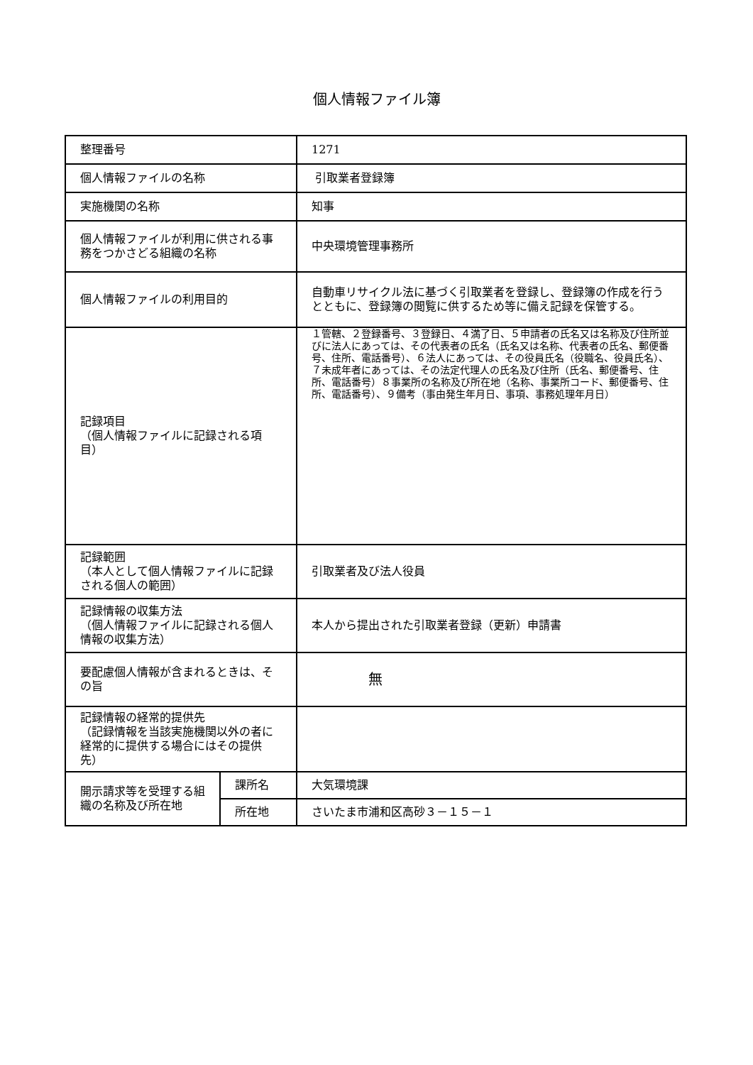個人情報ファイル簿
| 整理番号 | | 1271 |
| 個人情報ファイルの名称 | | 引取業者登録簿 |
| 実施機関の名称 | | 知事 |
| 個人情報ファイルが利用に供される事務をつかさどる組織の名称 | | 中央環境管理事務所 |
| 個人情報ファイルの利用目的 | | 自動車リサイクル法に基づく引取業者を登録し、登録簿の作成を行うとともに、登録簿の閲覧に供するため等に備え記録を保管する。 |
| 記録項目 （個人情報ファイルに記録される項目） | | １管轄、２登録番号、３登録日、４満了日、５申請者の氏名又は名称及び住所並びに法人にあっては、その代表者の氏名（氏名又は名称、代表者の氏名、郵便番号、住所、電話番号）、６法人にあっては、その役員氏名（役職名、役員氏名）、７未成年者にあっては、その法定代理人の氏名及び住所（氏名、郵便番号、住所、電話番号）８事業所の名称及び所在地（名称、事業所コード、郵便番号、住所、電話番号）、９備考（事由発生年月日、事項、事務処理年月日） |
| 記録範囲 （本人として個人情報ファイルに記録される個人の範囲） | | 引取業者及び法人役員 |
| 記録情報の収集方法 （個人情報ファイルに記録される個人情報の収集方法） | | 本人から提出された引取業者登録（更新）申請書 |
| 要配慮個人情報が含まれるときは、その旨 | | 無 |
| 記録情報の経常的提供先 （記録情報を当該実施機関以外の者に経常的に提供する場合にはその提供先） | | |
| 開示請求等を受理する組織の名称及び所在地 | 課所名 | 大気環境課 |
| | 所在地 | さいたま市浦和区高砂３－１５－１ |